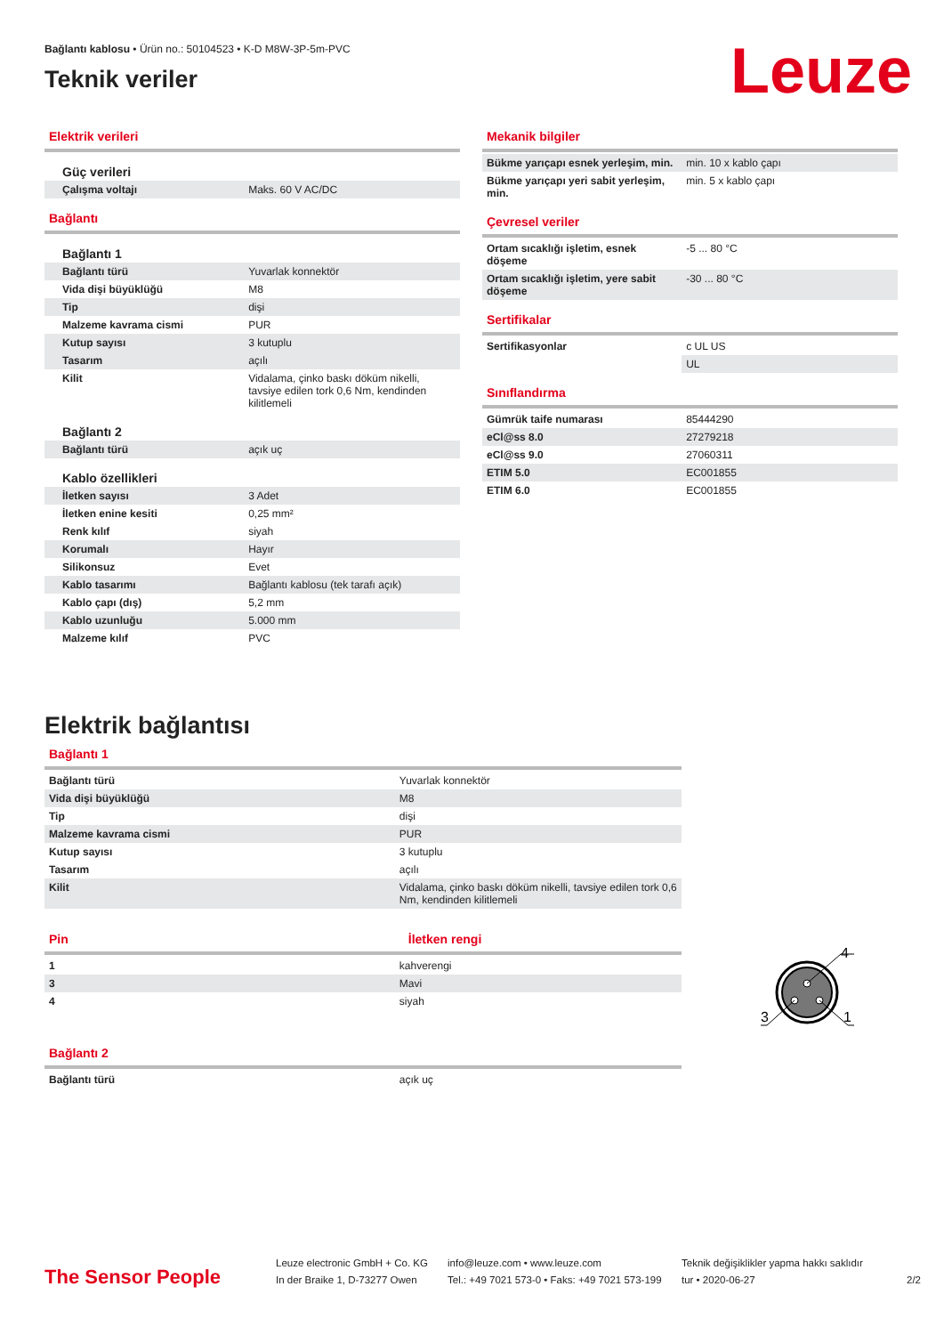Bağlantı kablosu • Ürün no.: 50104523 • K-D M8W-3P-5m-PVC
Teknik veriler
Leuze
Elektrik verileri
Güç verileri
| Çalışma voltajı | Maks. 60 V AC/DC |
Bağlantı
Bağlantı 1
| Bağlantı türü | Yuvarlak konnektör |
| Vida dişi büyüklüğü | M8 |
| Tip | dişi |
| Malzeme kavrama cismi | PUR |
| Kutup sayısı | 3 kutuplu |
| Tasarım | açılı |
| Kilit | Vidalama, çinko baskı döküm nikelli, tavsiye edilen tork 0,6 Nm, kendinden kilitlemeli |
Bağlantı 2
| Bağlantı türü | açık uç |
Kablo özellikleri
| İletken sayısı | 3 Adet |
| İletken enine kesiti | 0,25 mm² |
| Renk kılıf | siyah |
| Korumalı | Hayır |
| Silikonsuz | Evet |
| Kablo tasarımı | Bağlantı kablosu (tek tarafı açık) |
| Kablo çapı (dış) | 5,2 mm |
| Kablo uzunluğu | 5.000 mm |
| Malzeme kılıf | PVC |
Mekanik bilgiler
| Bükme yarıçapı esnek yerleşim, min. | min. 10 x kablo çapı |
| Bükme yarıçapı yeri sabit yerleşim, min. | min. 5 x kablo çapı |
Çevresel veriler
| Ortam sıcaklığı işletim, esnek döşeme | -5 ... 80 °C |
| Ortam sıcaklığı işletim, yere sabit döşeme | -30 ... 80 °C |
Sertifikalar
| Sertifikasyonlar | c UL US |
| | UL |
Sınıflandırma
| Gümrük taife numarası | 85444290 |
| eCl@ss 8.0 | 27279218 |
| eCl@ss 9.0 | 27060311 |
| ETIM 5.0 | EC001855 |
| ETIM 6.0 | EC001855 |
Elektrik bağlantısı
Bağlantı 1
| Bağlantı türü | Yuvarlak konnektör |
| Vida dişi büyüklüğü | M8 |
| Tip | dişi |
| Malzeme kavrama cismi | PUR |
| Kutup sayısı | 3 kutuplu |
| Tasarım | açılı |
| Kilit | Vidalama, çinko baskı döküm nikelli, tavsiye edilen tork 0,6 Nm, kendinden kilitlemeli |
Pin İletken rengi
| 1 | kahverengi |
| 3 | Mavi |
| 4 | siyah |
Bağlantı 2
| Bağlantı türü | açık uç |
4
3
1
The Sensor People
Leuze electronic GmbH + Co. KG
In der Braike 1, D-73277 Owen
info@leuze.com • www.leuze.com
Tel.: +49 7021 573-0 • Faks: +49 7021 573-199
Teknik değişiklikler yapma hakkı saklıdır
tur • 2020-06-27
2/2